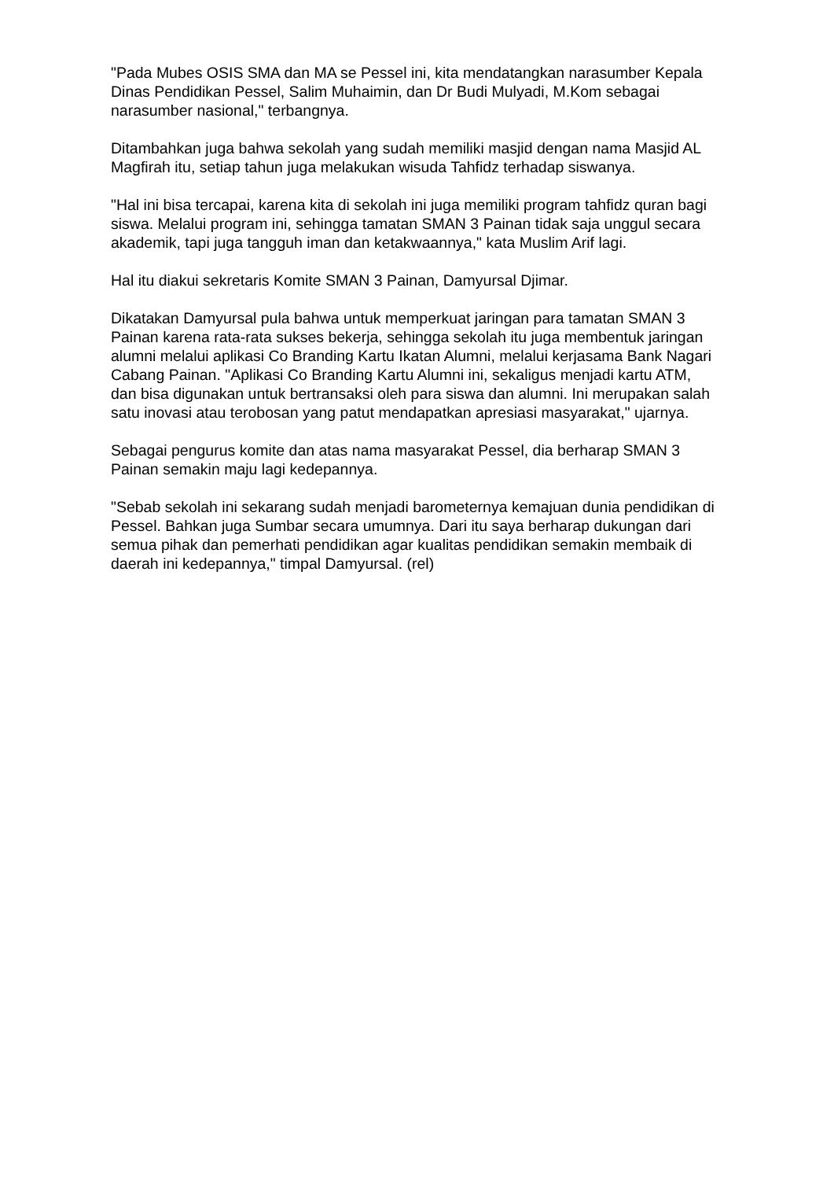"Pada Mubes OSIS SMA dan MA se Pessel ini, kita mendatangkan narasumber Kepala Dinas Pendidikan Pessel, Salim Muhaimin, dan Dr Budi Mulyadi, M.Kom sebagai narasumber nasional," terbangnya.
Ditambahkan juga bahwa sekolah yang sudah memiliki masjid dengan nama Masjid AL Magfirah itu, setiap tahun juga melakukan wisuda Tahfidz terhadap siswanya.
"Hal ini bisa tercapai, karena kita di sekolah ini juga memiliki program tahfidz quran bagi siswa. Melalui program ini, sehingga tamatan SMAN 3 Painan tidak saja unggul secara akademik, tapi juga tangguh iman dan ketakwaannya," kata Muslim Arif lagi.
Hal itu diakui sekretaris Komite SMAN 3 Painan, Damyursal Djimar.
Dikatakan Damyursal pula bahwa untuk memperkuat jaringan para tamatan SMAN 3 Painan karena rata-rata sukses bekerja, sehingga sekolah itu juga membentuk jaringan alumni melalui aplikasi Co Branding Kartu Ikatan Alumni, melalui kerjasama Bank Nagari Cabang Painan. "Aplikasi Co Branding Kartu Alumni ini, sekaligus menjadi kartu ATM, dan bisa digunakan untuk bertransaksi oleh para siswa dan alumni. Ini merupakan salah satu inovasi atau terobosan yang patut mendapatkan apresiasi masyarakat," ujarnya.
Sebagai pengurus komite dan atas nama masyarakat Pessel, dia berharap SMAN 3 Painan semakin maju lagi kedepannya.
"Sebab sekolah ini sekarang sudah menjadi barometernya kemajuan dunia pendidikan di Pessel. Bahkan juga Sumbar secara umumnya. Dari itu saya berharap dukungan dari semua pihak dan pemerhati pendidikan agar kualitas pendidikan semakin membaik di daerah ini kedepannya," timpal Damyursal. (rel)